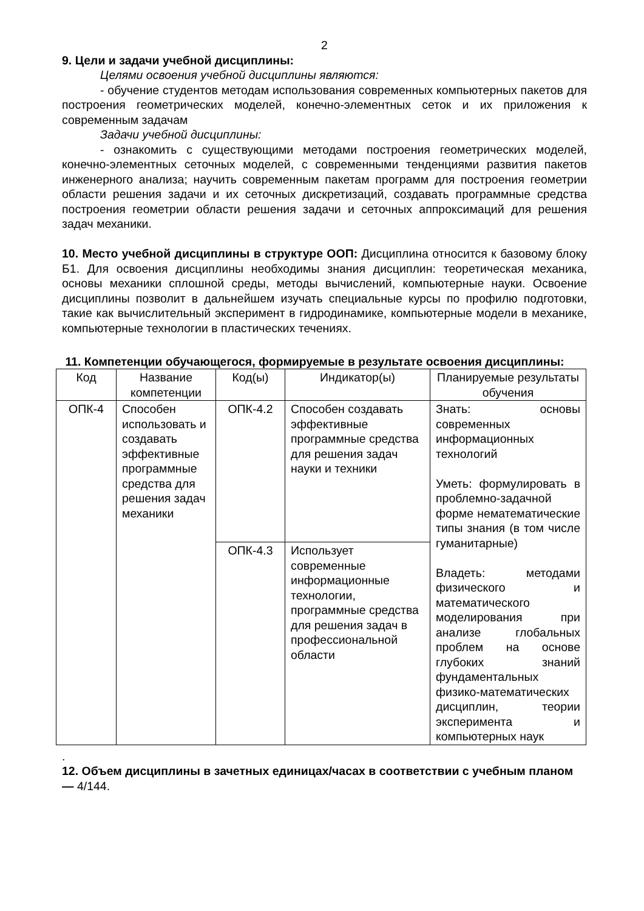2
9. Цели и задачи учебной дисциплины:
Целями освоения учебной дисциплины являются:
- обучение студентов методам использования современных компьютерных пакетов для построения геометрических моделей, конечно-элементных сеток и их приложения к современным задачам
Задачи учебной дисциплины:
- ознакомить с существующими методами построения геометрических моделей, конечно-элементных сеточных моделей, с современными тенденциями развития пакетов инженерного анализа; научить современным пакетам программ для построения геометрии области решения задачи и их сеточных дискретизаций, создавать программные средства построения геометрии области решения задачи и сеточных аппроксимаций для решения задач механики.
10. Место учебной дисциплины в структуре ООП: Дисциплина относится к базовому блоку Б1. Для освоения дисциплины необходимы знания дисциплин: теоретическая механика, основы механики сплошной среды, методы вычислений, компьютерные науки. Освоение дисциплины позволит в дальнейшем изучать специальные курсы по профилю подготовки, такие как вычислительный эксперимент в гидродинамике, компьютерные модели в механике, компьютерные технологии в пластических течениях.
11. Компетенции обучающегося, формируемые в результате освоения дисциплины:
| Код | Название компетенции | Код(ы) | Индикатор(ы) | Планируемые результаты обучения |
| ОПК-4 | Способен использовать и создавать эффективные программные средства для решения задач механики | ОПК-4.2 | Способен создавать эффективные программные средства для решения задач науки и техники | Знать: основы современных информационных технологий Уметь: формулировать в проблемно-задачной форме нематематические типы знания (в том числе гуманитарные) Владеть: методами физического и математического моделирования при анализе глобальных проблем на основе глубоких знаний фундаментальных физико-математических дисциплин, теории эксперимента и компьютерных наук |
| | | ОПК-4.3 | Использует современные информационные технологии, программные средства для решения задач в профессиональной области | |
.
12. Объем дисциплины в зачетных единицах/часах в соответствии с учебным планом — 4/144.